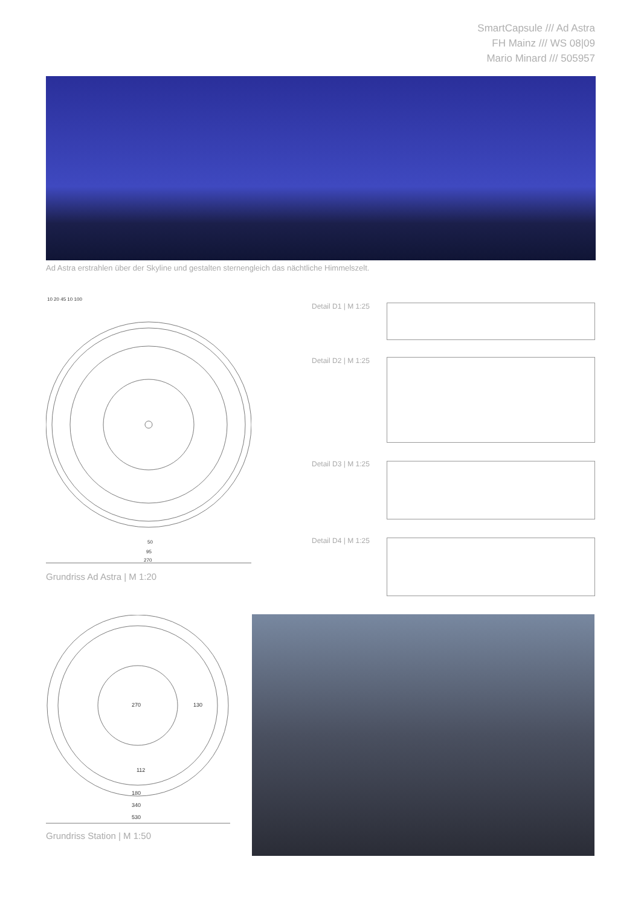SmartCapsule /// Ad Astra
FH Mainz /// WS 08|09
Mario Minard /// 505957
Ad Astra erstrahlen über der Skyline und gestalten sternengleich das nächtliche Himmelszelt.
50
95
270
10 20 45 10 100
Grundriss Ad Astra | M 1:20
Detail D1 | M 1:25
Detail D2 | M 1:25
Detail D3 | M 1:25
Detail D4 | M 1:25
270
130
180
340
530
112
Grundriss Station | M 1:50